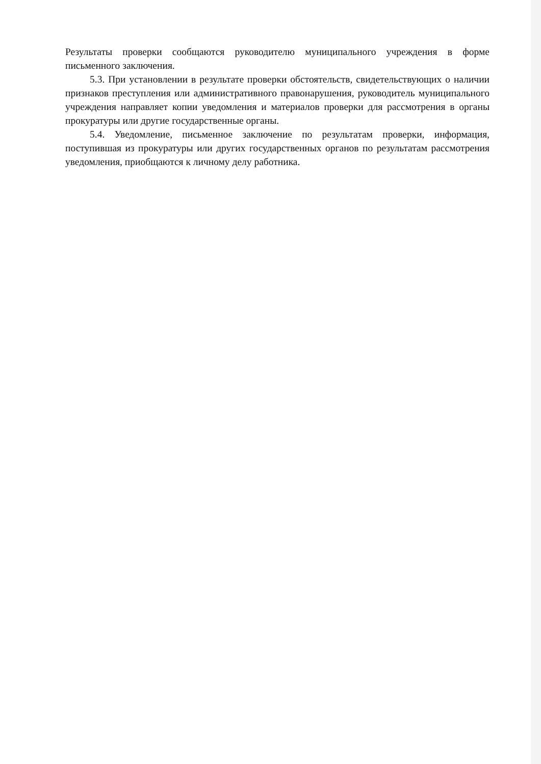Результаты проверки сообщаются руководителю муниципального учреждения в форме письменного заключения.
5.3. При установлении в результате проверки обстоятельств, свидетельствующих о наличии признаков преступления или административного правонарушения, руководитель муниципального учреждения направляет копии уведомления и материалов проверки для рассмотрения в органы прокуратуры или другие государственные органы.
5.4. Уведомление, письменное заключение по результатам проверки, информация, поступившая из прокуратуры или других государственных органов по результатам рассмотрения уведомления, приобщаются к личному делу работника.